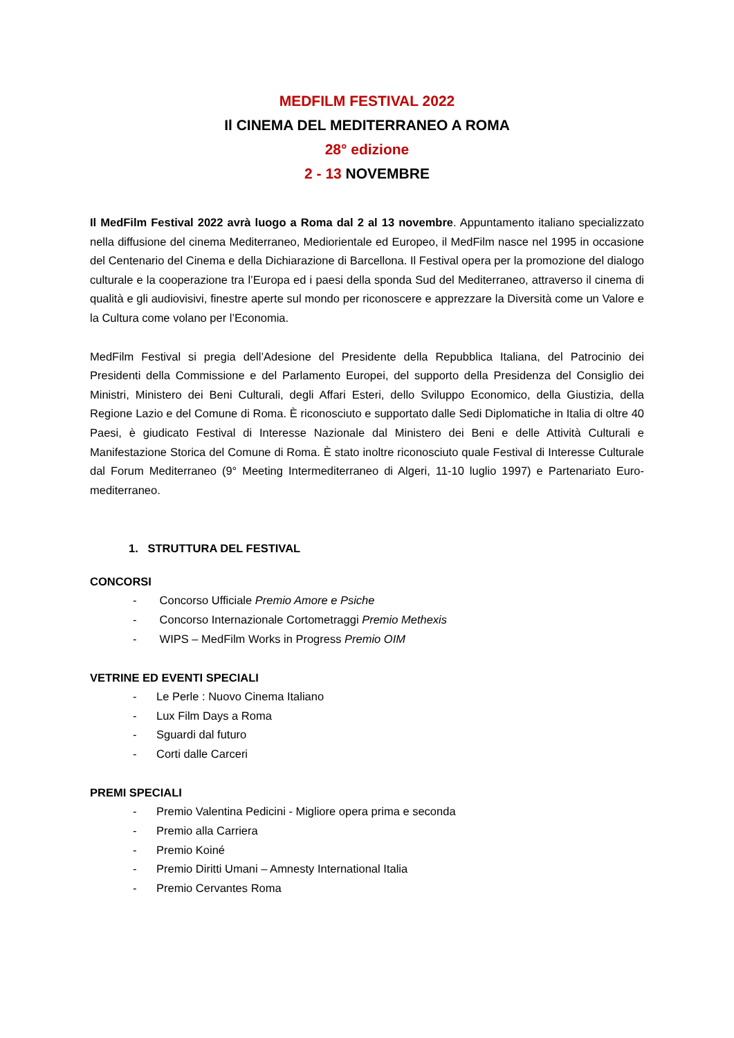MEDFILM FESTIVAL 2022
Il CINEMA DEL MEDITERRANEO A ROMA
28° edizione
2 - 13 NOVEMBRE
Il MedFilm Festival 2022 avrà luogo a Roma dal 2 al 13 novembre. Appuntamento italiano specializzato nella diffusione del cinema Mediterraneo, Mediorientale ed Europeo, il MedFilm nasce nel 1995 in occasione del Centenario del Cinema e della Dichiarazione di Barcellona. Il Festival opera per la promozione del dialogo culturale e la cooperazione tra l’Europa ed i paesi della sponda Sud del Mediterraneo, attraverso il cinema di qualità e gli audiovisivi, finestre aperte sul mondo per riconoscere e apprezzare la Diversità come un Valore e la Cultura come volano per l’Economia.
MedFilm Festival si pregia dell’Adesione del Presidente della Repubblica Italiana, del Patrocinio dei Presidenti della Commissione e del Parlamento Europei, del supporto della Presidenza del Consiglio dei Ministri, Ministero dei Beni Culturali, degli Affari Esteri, dello Sviluppo Economico, della Giustizia, della Regione Lazio e del Comune di Roma. È riconosciuto e supportato dalle Sedi Diplomatiche in Italia di oltre 40 Paesi, è giudicato Festival di Interesse Nazionale dal Ministero dei Beni e delle Attività Culturali e Manifestazione Storica del Comune di Roma. È stato inoltre riconosciuto quale Festival di Interesse Culturale dal Forum Mediterraneo (9° Meeting Intermediterraneo di Algeri, 11-10 luglio 1997) e Partenariato Euro-mediterraneo.
1. STRUTTURA DEL FESTIVAL
CONCORSI
- Concorso Ufficiale Premio Amore e Psiche
- Concorso Internazionale Cortometraggi Premio Methexis
- WIPS – MedFilm Works in Progress Premio OIM
VETRINE ED EVENTI SPECIALI
- Le Perle : Nuovo Cinema Italiano
- Lux Film Days a Roma
- Sguardi dal futuro
- Corti dalle Carceri
PREMI SPECIALI
- Premio Valentina Pedicini - Migliore opera prima e seconda
- Premio alla Carriera
- Premio Koiné
- Premio Diritti Umani – Amnesty International Italia
- Premio Cervantes Roma